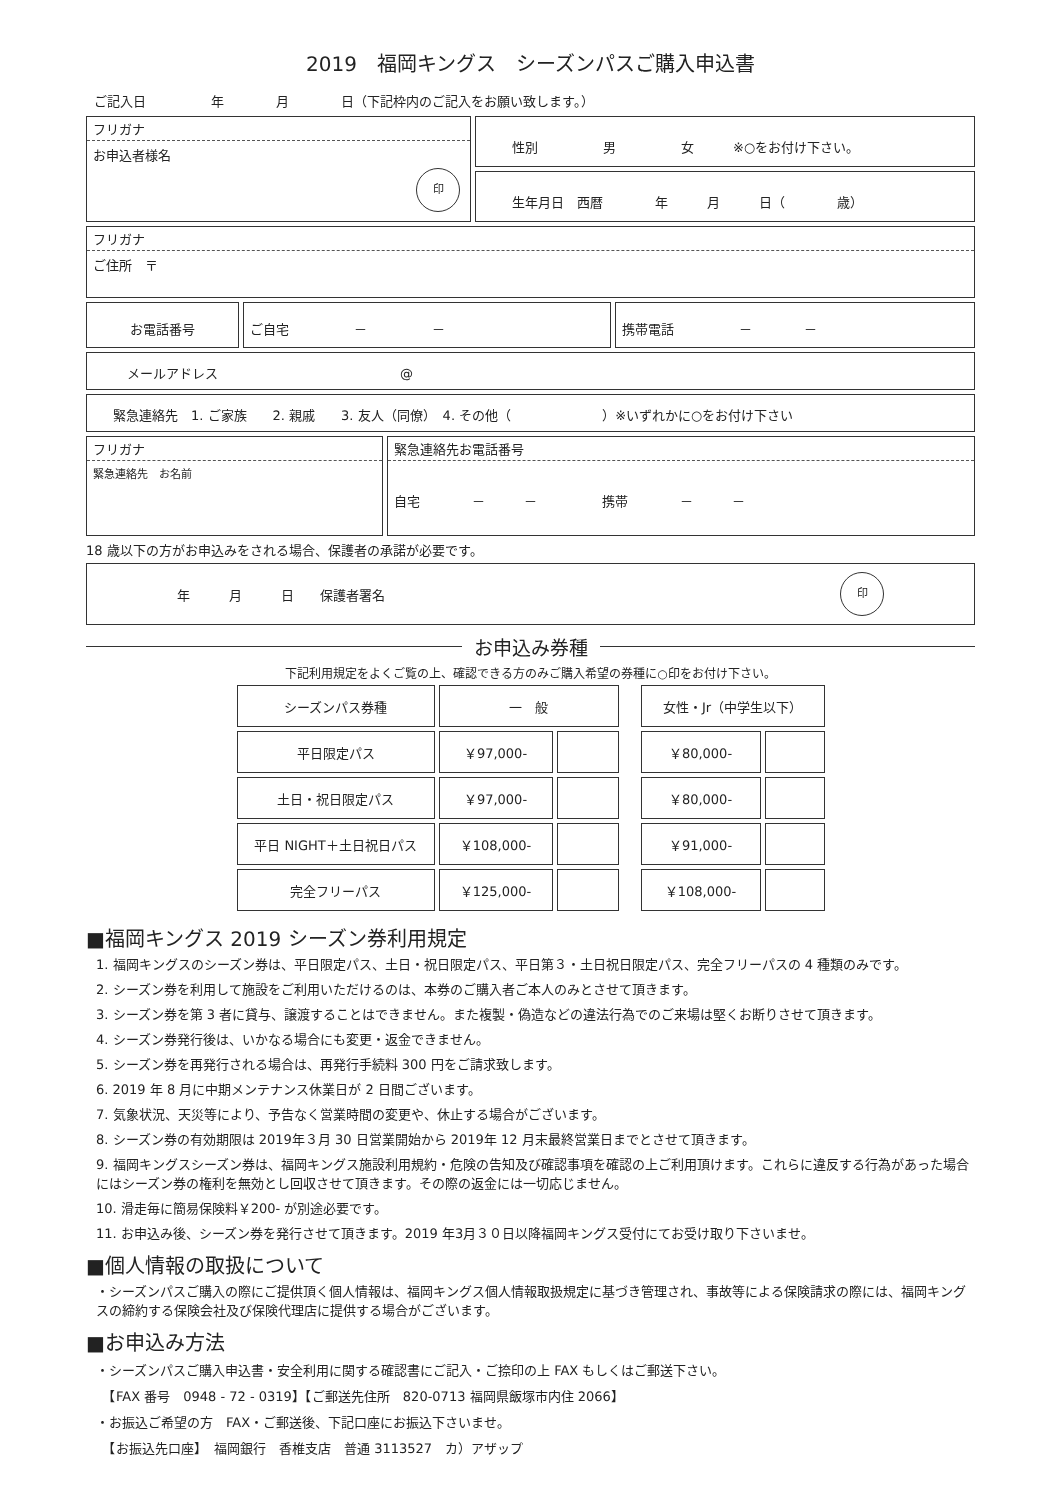2019　福岡キングス　シーズンパスご購入申込書
ご記入日　　　　　年　　　　月　　　　日（下記枠内のご記入をお願い致します。）
フリガナ
お申込者様名
印
性別　　　　　男　　　　　女　　　※○をお付け下さい。
生年月日　西暦　　　　年　　　月　　　日（　　　　歳）
フリガナ
ご住所　〒
お電話番号 ご自宅　　　　　－　　　　　－ 携帯電話　　　　　－　　　　－
メールアドレス　　　　　　　　　　　　　　@
緊急連絡先　1. ご家族　　2. 親戚　　3. 友人（同僚）　4. その他（　　　　　　　）※いずれかに○をお付け下さい
フリガナ
緊急連絡先　お名前
緊急連絡先お電話番号
自宅　　　　－　　　－　　　　　携帯　　　　－　　　－
18 歳以下の方がお申込みをされる場合、保護者の承諾が必要です。
年　　　月　　　日　　保護者署名 印
お申込み券種
下記利用規定をよくご覧の上、確認できる方のみご購入希望の券種に○印をお付け下さい。
| シーズンパス券種 | 一 般 | | | 女性・Jr（中学生以下） | |
| --- | --- | --- | --- | --- | --- |
| 平日限定パス | ￥97,000- | | | ￥80,000- | |
| 土日・祝日限定パス | ￥97,000- | | | ￥80,000- | |
| 平日 NIGHT＋土日祝日パス | ￥108,000- | | | ￥91,000- | |
| 完全フリーパス | ￥125,000- | | | ￥108,000- | |
■福岡キングス 2019 シーズン券利用規定
1. 福岡キングスのシーズン券は、平日限定パス、土日・祝日限定パス、平日第３・土日祝日限定パス、完全フリーパスの 4 種類のみです。
2. シーズン券を利用して施設をご利用いただけるのは、本券のご購入者ご本人のみとさせて頂きます。
3. シーズン券を第 3 者に貸与、譲渡することはできません。また複製・偽造などの違法行為でのご来場は堅くお断りさせて頂きます。
4. シーズン券発行後は、いかなる場合にも変更・返金できません。
5. シーズン券を再発行される場合は、再発行手続料 300 円をご請求致します。
6. 2019 年 8 月に中期メンテナンス休業日が 2 日間ございます。
7. 気象状況、天災等により、予告なく営業時間の変更や、休止する場合がございます。
8. シーズン券の有効期限は 2019年３月 30 日営業開始から 2019年 12 月末最終営業日までとさせて頂きます。
9. 福岡キングスシーズン券は、福岡キングス施設利用規約・危険の告知及び確認事項を確認の上ご利用頂けます。これらに違反する行為があった場合にはシーズン券の権利を無効とし回収させて頂きます。その際の返金には一切応じません。
10. 滑走毎に簡易保険料￥200- が別途必要です。
11. お申込み後、シーズン券を発行させて頂きます。2019 年3月３０日以降福岡キングス受付にてお受け取り下さいませ。
■個人情報の取扱について
・シーズンパスご購入の際にご提供頂く個人情報は、福岡キングス個人情報取扱規定に基づき管理され、事故等による保険請求の際には、福岡キングスの締約する保険会社及び保険代理店に提供する場合がございます。
■お申込み方法
・シーズンパスご購入申込書・安全利用に関する確認書にご記入・ご捺印の上 FAX もしくはご郵送下さい。
　【FAX 番号　0948 - 72 - 0319】【ご郵送先住所　820-0713 福岡県飯塚市内住 2066】
・お振込ご希望の方　FAX・ご郵送後、下記口座にお振込下さいませ。
　【お振込先口座】　福岡銀行　香椎支店　普通 3113527　カ）アザップ